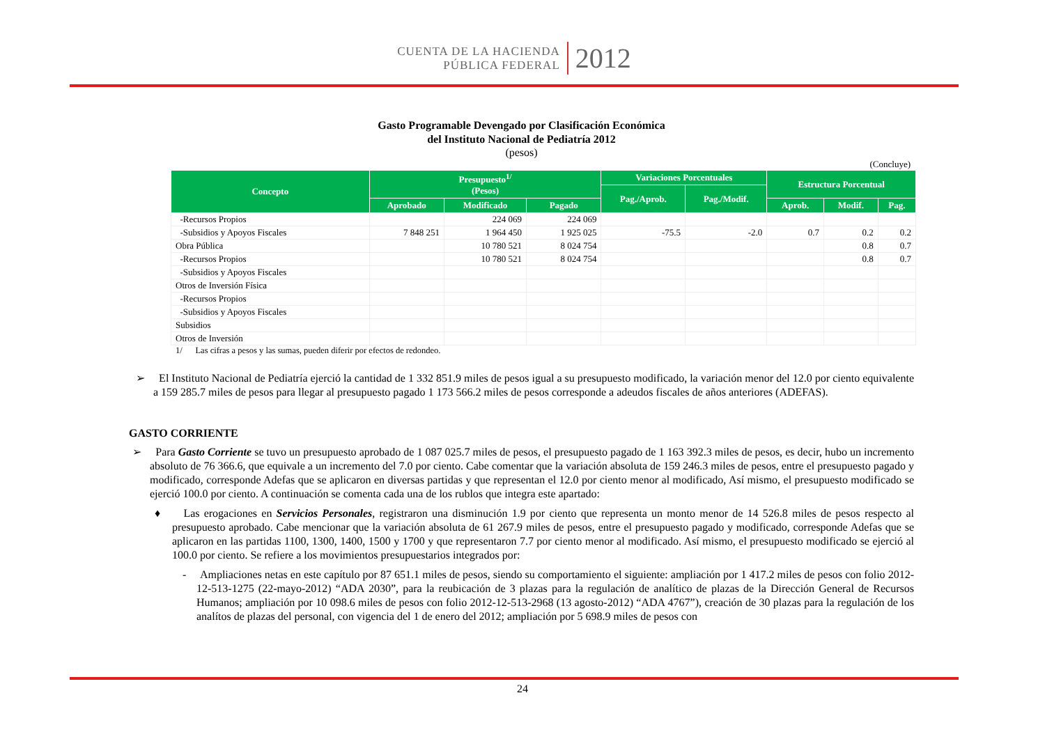CUENTA DE LA HACIENDA
PÚBLICA FEDERAL
2012
Gasto Programable Devengado por Clasificación Económica
del Instituto Nacional de Pediatría 2012
(pesos)
(Concluye)
| Concepto | Presupuesto<sup>1/</sup> (Pesos) | | | Variaciones Porcentuales | | Estructura Porcentual | | |
| --- | --- | --- | --- | --- | --- | --- | --- | --- |
| | | | | Pag./Aprob. | Pag./Modif. | | | |
| | Aprobado | Modificado | Pagado | | | Aprob. | Modif. | Pag. |
| -Recursos Propios | | 224 069 | 224 069 | | | | | |
| -Subsidios y Apoyos Fiscales | 7 848 251 | 1 964 450 | 1 925 025 | -75.5 | -2.0 | 0.7 | 0.2 | 0.2 |
| Obra Pública | | 10 780 521 | 8 024 754 | | | | 0.8 | 0.7 |
| -Recursos Propios | | 10 780 521 | 8 024 754 | | | | 0.8 | 0.7 |
| -Subsidios y Apoyos Fiscales | | | | | | | | |
| Otros de Inversión Física | | | | | | | | |
| -Recursos Propios | | | | | | | | |
| -Subsidios y Apoyos Fiscales | | | | | | | | |
| Subsidios | | | | | | | | |
| Otros de Inversión | | | | | | | | |
1/ Las cifras a pesos y las sumas, pueden diferir por efectos de redondeo.
➢ El Instituto Nacional de Pediatría ejerció la cantidad de 1 332 851.9 miles de pesos igual a su presupuesto modificado, la variación menor del 12.0 por ciento equivalente a 159 285.7 miles de pesos para llegar al presupuesto pagado 1 173 566.2 miles de pesos corresponde a adeudos fiscales de años anteriores (ADEFAS).
GASTO CORRIENTE
➢ Para Gasto Corriente se tuvo un presupuesto aprobado de 1 087 025.7 miles de pesos, el presupuesto pagado de 1 163 392.3 miles de pesos, es decir, hubo un incremento absoluto de 76 366.6, que equivale a un incremento del 7.0 por ciento. Cabe comentar que la variación absoluta de 159 246.3 miles de pesos, entre el presupuesto pagado y modificado, corresponde Adefas que se aplicaron en diversas partidas y que representan el 12.0 por ciento menor al modificado, Así mismo, el presupuesto modificado se ejerció 100.0 por ciento. A continuación se comenta cada una de los rublos que integra este apartado:
♦ Las erogaciones en Servicios Personales, registraron una disminución 1.9 por ciento que representa un monto menor de 14 526.8 miles de pesos respecto al presupuesto aprobado. Cabe mencionar que la variación absoluta de 61 267.9 miles de pesos, entre el presupuesto pagado y modificado, corresponde Adefas que se aplicaron en las partidas 1100, 1300, 1400, 1500 y 1700 y que representaron 7.7 por ciento menor al modificado. Así mismo, el presupuesto modificado se ejerció al 100.0 por ciento. Se refiere a los movimientos presupuestarios integrados por:
- Ampliaciones netas en este capítulo por 87 651.1 miles de pesos, siendo su comportamiento el siguiente: ampliación por 1 417.2 miles de pesos con folio 2012-12-513-1275 (22-mayo-2012) “ADA 2030”, para la reubicación de 3 plazas para la regulación de analítico de plazas de la Dirección General de Recursos Humanos; ampliación por 10 098.6 miles de pesos con folio 2012-12-513-2968 (13 agosto-2012) “ADA 4767”), creación de 30 plazas para la regulación de los analítos de plazas del personal, con vigencia del 1 de enero del 2012; ampliación por 5 698.9 miles de pesos con
24